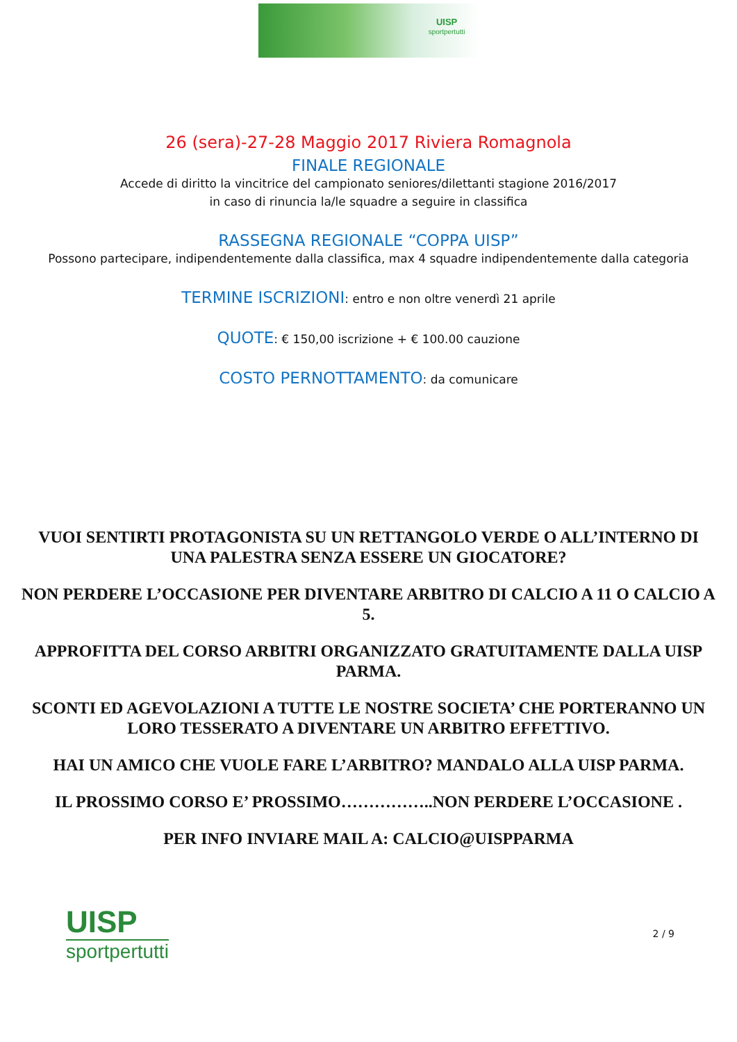UISP
sportpertutti
26 (sera)-27-28 Maggio 2017 Riviera Romagnola
FINALE REGIONALE
Accede di diritto la vincitrice del campionato seniores/dilettanti stagione 2016/2017
in caso di rinuncia la/le squadre a seguire in classifica
RASSEGNA REGIONALE “COPPA UISP”
Possono partecipare, indipendentemente dalla classifica, max 4 squadre indipendentemente dalla categoria
TERMINE ISCRIZIONI: entro e non oltre venerdì 21 aprile
QUOTE: € 150,00 iscrizione + € 100.00 cauzione
COSTO PERNOTTAMENTO: da comunicare
VUOI SENTIRTI PROTAGONISTA SU UN RETTANGOLO VERDE O ALL’INTERNO DI UNA PALESTRA SENZA ESSERE UN GIOCATORE?
NON PERDERE L’OCCASIONE PER DIVENTARE ARBITRO DI CALCIO A 11 O CALCIO A 5.
APPROFITTA DEL CORSO ARBITRI ORGANIZZATO GRATUITAMENTE DALLA UISP PARMA.
SCONTI ED AGEVOLAZIONI A TUTTE LE NOSTRE SOCIETA’ CHE PORTERANNO UN LORO TESSERATO A DIVENTARE UN ARBITRO EFFETTIVO.
HAI UN AMICO CHE VUOLE FARE L’ARBITRO? MANDALO ALLA UISP PARMA.
IL PROSSIMO CORSO E’ PROSSIMO……………..NON PERDERE L’OCCASIONE .
PER INFO INVIARE MAIL A: CALCIO@UISPPARMA
UISP
sportpertutti
2 / 9